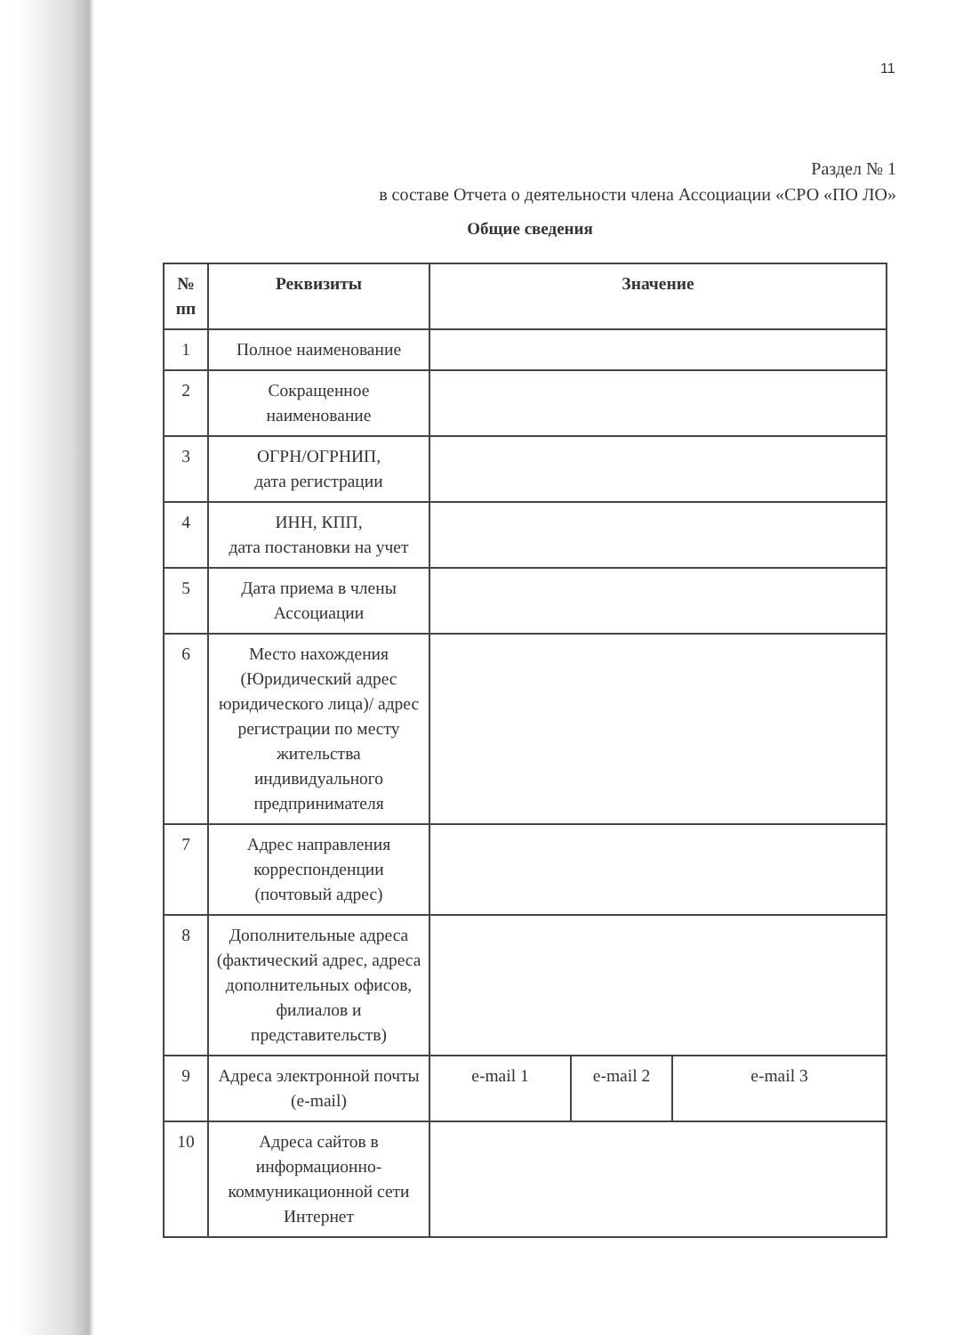11
Раздел № 1
в составе Отчета о деятельности члена Ассоциации «СРО «ПО ЛО»
Общие сведения
| № пп | Реквизиты | Значение | | |
| --- | --- | --- | --- | --- |
| 1 | Полное наименование | | | |
| 2 | Сокращенное наименование | | | |
| 3 | ОГРН/ОГРНИП, дата регистрации | | | |
| 4 | ИНН, КПП, дата постановки на учет | | | |
| 5 | Дата приема в члены Ассоциации | | | |
| 6 | Место нахождения (Юридический адрес юридического лица)/ адрес регистрации по месту жительства индивидуального предпринимателя | | | |
| 7 | Адрес направления корреспонденции (почтовый адрес) | | | |
| 8 | Дополнительные адреса (фактический адрес, адреса дополнительных офисов, филиалов и представительств) | | | |
| 9 | Адреса электронной почты (e-mail) | e-mail 1 | e-mail 2 | e-mail 3 |
| 10 | Адреса сайтов в информационно-коммуникационной сети Интернет | | | |